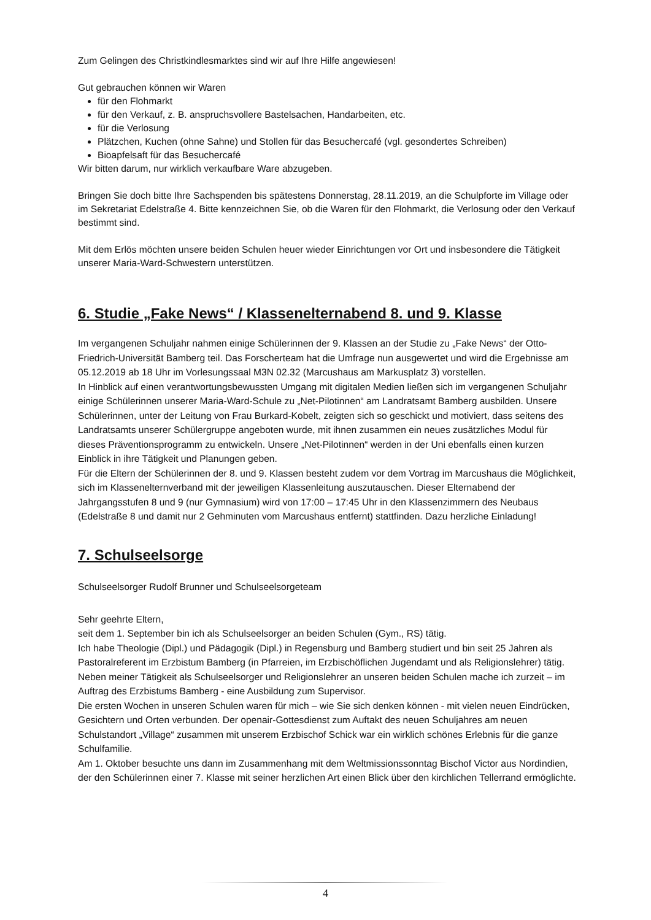Zum Gelingen des Christkindlesmarktes sind wir auf Ihre Hilfe angewiesen!
Gut gebrauchen können wir Waren
für den Flohmarkt
für den Verkauf, z. B. anspruchsvollere Bastelsachen, Handarbeiten, etc.
für die Verlosung
Plätzchen, Kuchen (ohne Sahne) und Stollen für das Besuchercafé (vgl. gesondertes Schreiben)
Bioapfelsaft für das Besuchercafé
Wir bitten darum, nur wirklich verkaufbare Ware abzugeben.
Bringen Sie doch bitte Ihre Sachspenden bis spätestens Donnerstag, 28.11.2019, an die Schulpforte im Village oder im Sekretariat Edelstraße 4. Bitte kennzeichnen Sie, ob die Waren für den Flohmarkt, die Verlosung oder den Verkauf bestimmt sind.
Mit dem Erlös möchten unsere beiden Schulen heuer wieder Einrichtungen vor Ort und insbesondere die Tätigkeit unserer Maria-Ward-Schwestern unterstützen.
6. Studie „Fake News“ / Klassenelternabend 8. und 9. Klasse
Im vergangenen Schuljahr nahmen einige Schülerinnen der 9. Klassen an der Studie zu „Fake News“ der Otto-Friedrich-Universität Bamberg teil. Das Forscherteam hat die Umfrage nun ausgewertet und wird die Ergebnisse am 05.12.2019 ab 18 Uhr im Vorlesungssaal M3N 02.32 (Marcushaus am Markusplatz 3) vorstellen.
In Hinblick auf einen verantwortungsbewussten Umgang mit digitalen Medien ließen sich im vergangenen Schuljahr einige Schülerinnen unserer Maria-Ward-Schule zu „Net-Pilotinnen“ am Landratsamt Bamberg ausbilden. Unsere Schülerinnen, unter der Leitung von Frau Burkard-Kobelt, zeigten sich so geschickt und motiviert, dass seitens des Landratsamts unserer Schülergruppe angeboten wurde, mit ihnen zusammen ein neues zusätzliches Modul für dieses Präventionsprogramm zu entwickeln. Unsere „Net-Pilotinnen“ werden in der Uni ebenfalls einen kurzen Einblick in ihre Tätigkeit und Planungen geben.
Für die Eltern der Schülerinnen der 8. und 9. Klassen besteht zudem vor dem Vortrag im Marcushaus die Möglichkeit, sich im Klassenelternverband mit der jeweiligen Klassenleitung auszutauschen. Dieser Elternabend der Jahrgangsstufen 8 und 9 (nur Gymnasium) wird von 17:00 – 17:45 Uhr in den Klassenzimmern des Neubaus (Edelstraße 8 und damit nur 2 Gehminuten vom Marcushaus entfernt) stattfinden. Dazu herzliche Einladung!
7. Schulseelsorge
Schulseelsorger Rudolf Brunner und Schulseelsorgeteam
Sehr geehrte Eltern,
seit dem 1. September bin ich als Schulseelsorger an beiden Schulen (Gym., RS) tätig.
Ich habe Theologie (Dipl.) und Pädagogik (Dipl.) in Regensburg und Bamberg studiert und bin seit 25 Jahren als Pastoralreferent im Erzbistum Bamberg (in Pfarreien, im Erzbischöflichen Jugendamt und als Religionslehrer) tätig. Neben meiner Tätigkeit als Schulseelsorger und Religionslehrer an unseren beiden Schulen mache ich zurzeit – im Auftrag des Erzbistums Bamberg - eine Ausbildung zum Supervisor.
Die ersten Wochen in unseren Schulen waren für mich – wie Sie sich denken können - mit vielen neuen Eindrücken, Gesichtern und Orten verbunden. Der openair-Gottesdienst zum Auftakt des neuen Schuljahres am neuen Schulstandort „Village“ zusammen mit unserem Erzbischof Schick war ein wirklich schönes Erlebnis für die ganze Schulfamilie.
Am 1. Oktober besuchte uns dann im Zusammenhang mit dem Weltmissionssonntag Bischof Victor aus Nordindien, der den Schülerinnen einer 7. Klasse mit seiner herzlichen Art einen Blick über den kirchlichen Tellerrand ermöglichte.
4